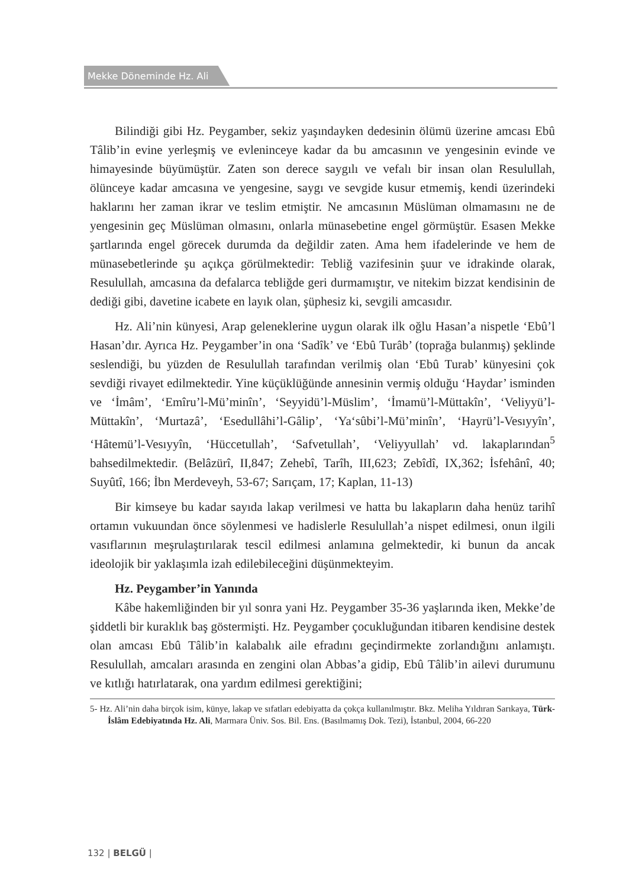Mekke Döneminde Hz. Ali
Bilindiği gibi Hz. Peygamber, sekiz yaşındayken dedesinin ölümü üzerine amcası Ebû Tâlib’in evine yerleşmiş ve evleninceye kadar da bu amcasının ve yengesinin evinde ve himayesinde büyümüştür. Zaten son derece saygılı ve vefalı bir insan olan Resulullah, ölünceye kadar amcasına ve yengesine, saygı ve sevgide kusur etmemiş, kendi üzerindeki haklarını her zaman ikrar ve teslim etmiştir. Ne amcasının Müslüman olmamasını ne de yengesinin geç Müslüman olmasını, onlarla münasebetine engel görmüştür. Esasen Mekke şartlarında engel görecek durumda da değildir zaten. Ama hem ifadelerinde ve hem de münasebetlerinde şu açıkça görülmektedir: Tebliğ vazifesinin şuur ve idrakinde olarak, Resulullah, amcasına da defalarca tebliğde geri durmamıştır, ve nitekim bizzat kendisinin de dediği gibi, davetine icabete en layık olan, şüphesiz ki, sevgili amcasıdır.
Hz. Ali’nin künyesi, Arap geleneklerine uygun olarak ilk oğlu Hasan’a nispetle ‘Ebû’l Hasan’dır. Ayrıca Hz. Peygamber’in ona ‘Sadîk’ ve ‘Ebû Turâb’ (toprağa bulanmış) şeklinde seslendiği, bu yüzden de Resulullah tarafından verilmiş olan ‘Ebû Turab’ künyesini çok sevdiği rivayet edilmektedir. Yine küçüklüğünde annesinin vermiş olduğu ‘Haydar’ isminden ve ‘İmâm’, ‘Emîru’l-Mü’minîn’, ‘Seyyidü’l-Müslim’, ‘İmamü’l-Müttakîn’, ‘Veliyyü’l-Müttakîn’, ‘Murtazâ’, ‘Esedullâhi’l-Gâlip’, ‘Ya‘sûbi’l-Mü’minîn’, ‘Hayrü’l-Vesıyyîn’, ‘Hâtemü’l-Vesıyyîn, ‘Hüccetullah’, ‘Safvetullah’, ‘Veliyyullah’ vd. lakaplarından<sup>5</sup> bahsedilmektedir. (Belâzürî, II,847; Zehebî, Tarîh, III,623; Zebîdî, IX,362; İsfehânî, 40; Suyûtî, 166; İbn Merdeveyh, 53-67; Sarıçam, 17; Kaplan, 11-13)
Bir kimseye bu kadar sayıda lakap verilmesi ve hatta bu lakapların daha henüz tarihî ortamın vukuundan önce söylenmesi ve hadislerle Resulullah’a nispet edilmesi, onun ilgili vasıflarının meşrulaştırılarak tescil edilmesi anlamına gelmektedir, ki bunun da ancak ideolojik bir yaklaşımla izah edilebileceğini düşünmekteyim.
Hz. Peygamber’in Yanında
Kâbe hakemliğinden bir yıl sonra yani Hz. Peygamber 35-36 yaşlarında iken, Mekke’de şiddetli bir kuraklık baş göstermişti. Hz. Peygamber çocukluğundan itibaren kendisine destek olan amcası Ebû Tâlib’in kalabalık aile efradını geçindirmekte zorlandığını anlamıştı. Resulullah, amcaları arasında en zengini olan Abbas’a gidip, Ebû Tâlib’in ailevi durumunu ve kıtlığı hatırlatarak, ona yardım edilmesi gerektiğini;
5- Hz. Ali’nin daha birçok isim, künye, lakap ve sıfatları edebiyatta da çokça kullanılmıştır. Bkz. Meliha Yıldıran Sarıkaya, Türk-İslâm Edebiyatında Hz. Ali, Marmara Üniv. Sos. Bil. Ens. (Basılmamış Dok. Tezi), İstanbul, 2004, 66-220
132 | BELGÜ |